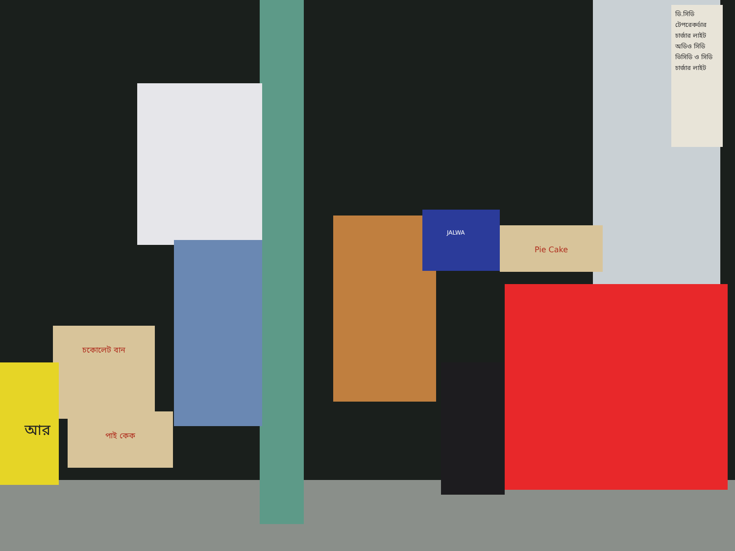JALWA
Pie Cake
চকোলেট বান
পাই কেক
আর
ডি.সিডি
টেপরেকর্ডার
চার্জার লাইট
অডিও সিডি
ভিসিডি ও সিডি
চার্জার লাইট